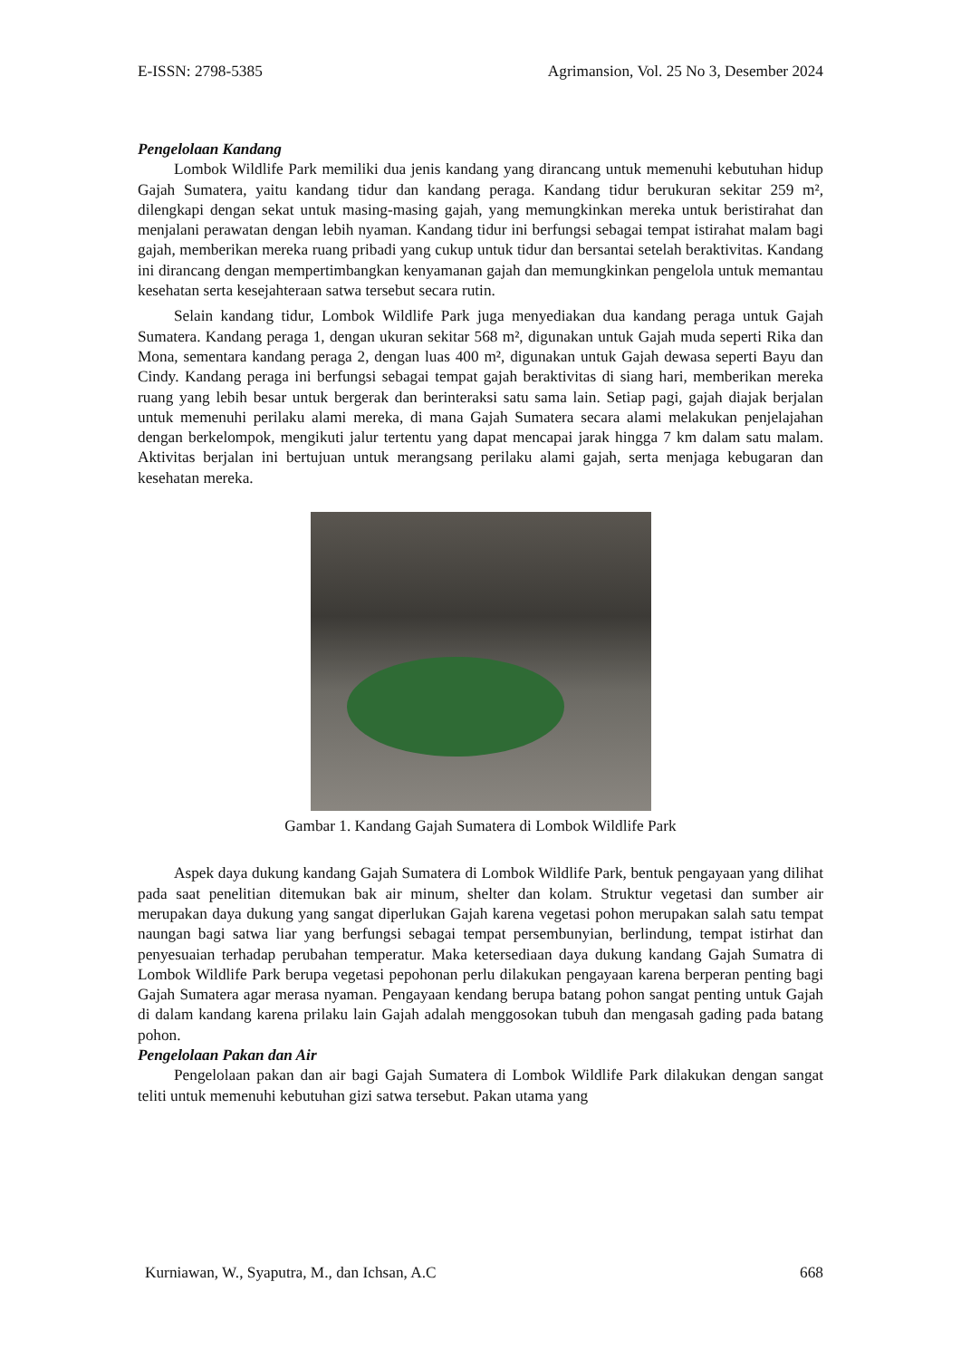E-ISSN: 2798-5385 Agrimansion, Vol. 25 No 3, Desember 2024
Pengelolaan Kandang
Lombok Wildlife Park memiliki dua jenis kandang yang dirancang untuk memenuhi kebutuhan hidup Gajah Sumatera, yaitu kandang tidur dan kandang peraga. Kandang tidur berukuran sekitar 259 m², dilengkapi dengan sekat untuk masing-masing gajah, yang memungkinkan mereka untuk beristirahat dan menjalani perawatan dengan lebih nyaman. Kandang tidur ini berfungsi sebagai tempat istirahat malam bagi gajah, memberikan mereka ruang pribadi yang cukup untuk tidur dan bersantai setelah beraktivitas. Kandang ini dirancang dengan mempertimbangkan kenyamanan gajah dan memungkinkan pengelola untuk memantau kesehatan serta kesejahteraan satwa tersebut secara rutin.
Selain kandang tidur, Lombok Wildlife Park juga menyediakan dua kandang peraga untuk Gajah Sumatera. Kandang peraga 1, dengan ukuran sekitar 568 m², digunakan untuk Gajah muda seperti Rika dan Mona, sementara kandang peraga 2, dengan luas 400 m², digunakan untuk Gajah dewasa seperti Bayu dan Cindy. Kandang peraga ini berfungsi sebagai tempat gajah beraktivitas di siang hari, memberikan mereka ruang yang lebih besar untuk bergerak dan berinteraksi satu sama lain. Setiap pagi, gajah diajak berjalan untuk memenuhi perilaku alami mereka, di mana Gajah Sumatera secara alami melakukan penjelajahan dengan berkelompok, mengikuti jalur tertentu yang dapat mencapai jarak hingga 7 km dalam satu malam. Aktivitas berjalan ini bertujuan untuk merangsang perilaku alami gajah, serta menjaga kebugaran dan kesehatan mereka.
Gambar 1. Kandang Gajah Sumatera di Lombok Wildlife Park
Aspek daya dukung kandang Gajah Sumatera di Lombok Wildlife Park, bentuk pengayaan yang dilihat pada saat penelitian ditemukan bak air minum, shelter dan kolam. Struktur vegetasi dan sumber air merupakan daya dukung yang sangat diperlukan Gajah karena vegetasi pohon merupakan salah satu tempat naungan bagi satwa liar yang berfungsi sebagai tempat persembunyian, berlindung, tempat istirhat dan penyesuaian terhadap perubahan temperatur. Maka ketersediaan daya dukung kandang Gajah Sumatra di Lombok Wildlife Park berupa vegetasi pepohonan perlu dilakukan pengayaan karena berperan penting bagi Gajah Sumatera agar merasa nyaman. Pengayaan kendang berupa batang pohon sangat penting untuk Gajah di dalam kandang karena prilaku lain Gajah adalah menggosokan tubuh dan mengasah gading pada batang pohon.
Pengelolaan Pakan dan Air
Pengelolaan pakan dan air bagi Gajah Sumatera di Lombok Wildlife Park dilakukan dengan sangat teliti untuk memenuhi kebutuhan gizi satwa tersebut. Pakan utama yang
Kurniawan, W., Syaputra, M., dan Ichsan, A.C 668